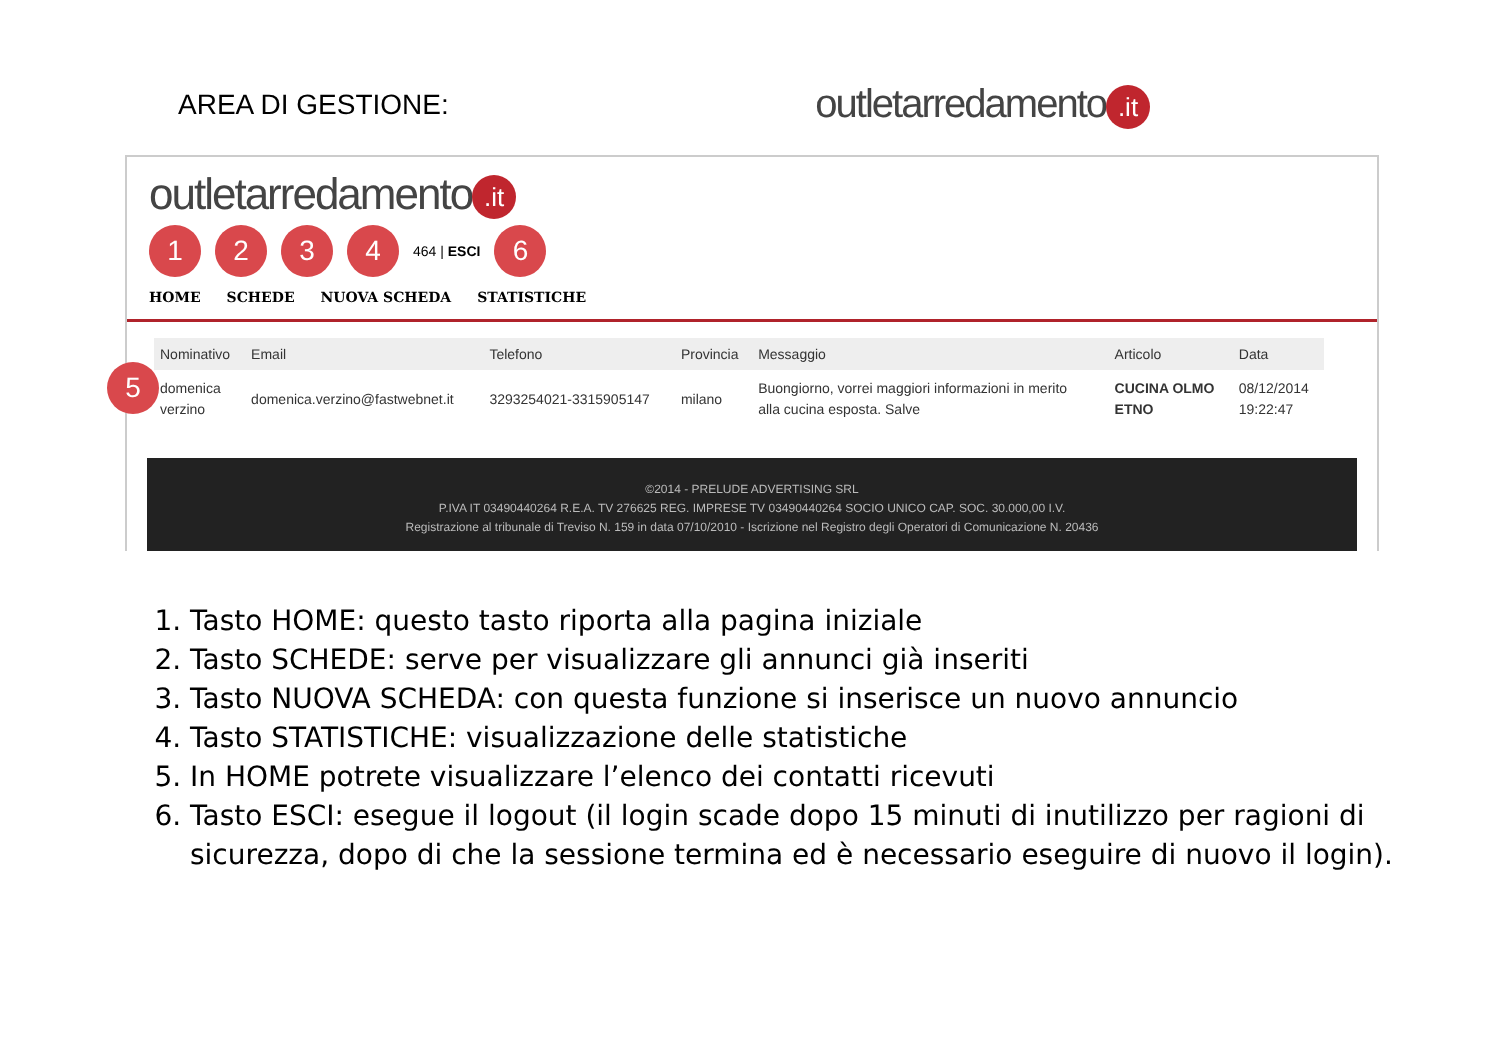AREA DI GESTIONE:
outletarredamento.it
outletarredamento.it
1234 464 | ESCI 6
HOME SCHEDE NUOVA SCHEDA STATISTICHE
5
| Nominativo | Email | Telefono | Provincia | Messaggio | Articolo | Data |
| --- | --- | --- | --- | --- | --- | --- |
| domenica verzino | domenica.verzino@fastwebnet.it | 3293254021-3315905147 | milano | Buongiorno, vorrei maggiori informazioni in merito alla cucina esposta. Salve | CUCINA OLMO ETNO | 08/12/2014 19:22:47 |
©2014 - PRELUDE ADVERTISING SRL
P.IVA IT 03490440264 R.E.A. TV 276625 REG. IMPRESE TV 03490440264 SOCIO UNICO CAP. SOC. 30.000,00 I.V.
Registrazione al tribunale di Treviso N. 159 in data 07/10/2010 - Iscrizione nel Registro degli Operatori di Comunicazione N. 20436
1. Tasto HOME: questo tasto riporta alla pagina iniziale
2. Tasto SCHEDE: serve per visualizzare gli annunci già inseriti
3. Tasto NUOVA SCHEDA: con questa funzione si inserisce un nuovo annuncio
4. Tasto STATISTICHE: visualizzazione delle statistiche
5. In HOME potrete visualizzare l’elenco dei contatti ricevuti
6. Tasto ESCI: esegue il logout (il login scade dopo 15 minuti di inutilizzo per ragioni di sicurezza, dopo di che la sessione termina ed è necessario eseguire di nuovo il login).